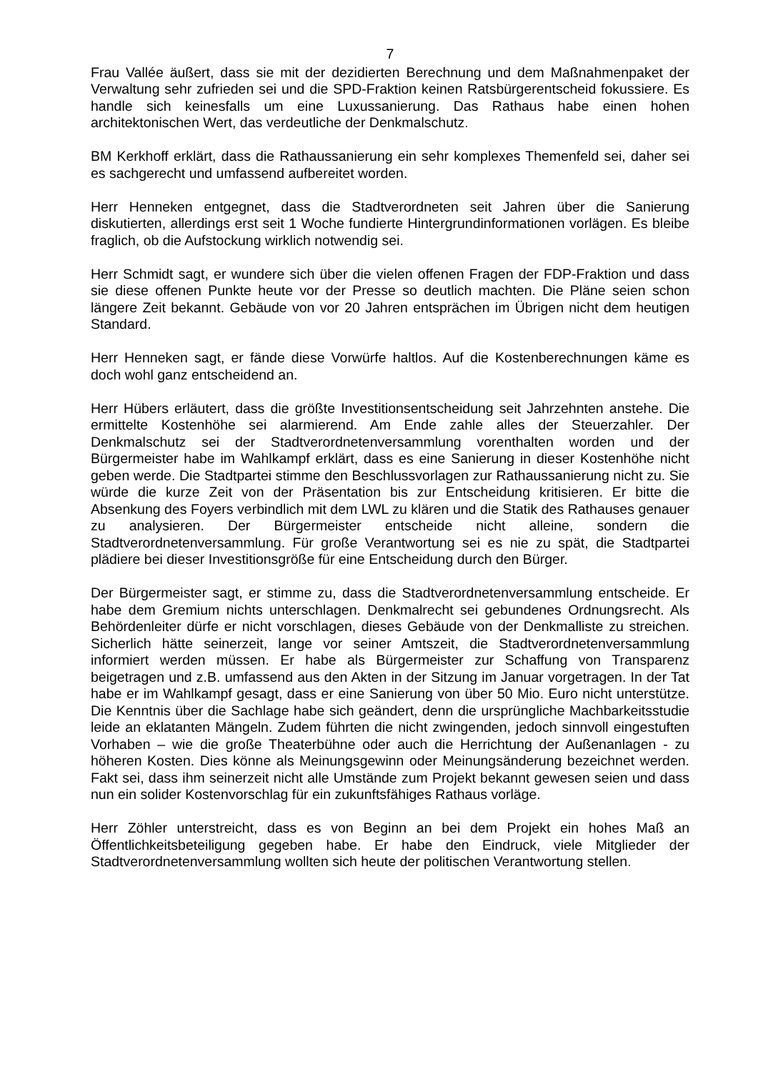7
Frau Vallée äußert, dass sie mit der dezidierten Berechnung und dem Maßnahmenpaket der Verwaltung sehr zufrieden sei und die SPD-Fraktion keinen Ratsbürgerentscheid fokussiere. Es handle sich keinesfalls um eine Luxussanierung. Das Rathaus habe einen hohen architektonischen Wert, das verdeutliche der Denkmalschutz.
BM Kerkhoff erklärt, dass die Rathaussanierung ein sehr komplexes Themenfeld sei, daher sei es sachgerecht und umfassend aufbereitet worden.
Herr Henneken entgegnet, dass die Stadtverordneten seit Jahren über die Sanierung diskutierten, allerdings erst seit 1 Woche fundierte Hintergrundinformationen vorlägen. Es bleibe fraglich, ob die Aufstockung wirklich notwendig sei.
Herr Schmidt sagt, er wundere sich über die vielen offenen Fragen der FDP-Fraktion und dass sie diese offenen Punkte heute vor der Presse so deutlich machten. Die Pläne seien schon längere Zeit bekannt. Gebäude von vor 20 Jahren entsprächen im Übrigen nicht dem heutigen Standard.
Herr Henneken sagt, er fände diese Vorwürfe haltlos. Auf die Kostenberechnungen käme es doch wohl ganz entscheidend an.
Herr Hübers erläutert, dass die größte Investitionsentscheidung seit Jahrzehnten anstehe. Die ermittelte Kostenhöhe sei alarmierend. Am Ende zahle alles der Steuerzahler. Der Denkmalschutz sei der Stadtverordnetenversammlung vorenthalten worden und der Bürgermeister habe im Wahlkampf erklärt, dass es eine Sanierung in dieser Kostenhöhe nicht geben werde. Die Stadtpartei stimme den Beschlussvorlagen zur Rathaussanierung nicht zu. Sie würde die kurze Zeit von der Präsentation bis zur Entscheidung kritisieren. Er bitte die Absenkung des Foyers verbindlich mit dem LWL zu klären und die Statik des Rathauses genauer zu analysieren. Der Bürgermeister entscheide nicht alleine, sondern die Stadtverordnetenversammlung. Für große Verantwortung sei es nie zu spät, die Stadtpartei plädiere bei dieser Investitionsgröße für eine Entscheidung durch den Bürger.
Der Bürgermeister sagt, er stimme zu, dass die Stadtverordnetenversammlung entscheide. Er habe dem Gremium nichts unterschlagen. Denkmalrecht sei gebundenes Ordnungsrecht. Als Behördenleiter dürfe er nicht vorschlagen, dieses Gebäude von der Denkmalliste zu streichen. Sicherlich hätte seinerzeit, lange vor seiner Amtszeit, die Stadtverordnetenversammlung informiert werden müssen. Er habe als Bürgermeister zur Schaffung von Transparenz beigetragen und z.B. umfassend aus den Akten in der Sitzung im Januar vorgetragen. In der Tat habe er im Wahlkampf gesagt, dass er eine Sanierung von über 50 Mio. Euro nicht unterstütze. Die Kenntnis über die Sachlage habe sich geändert, denn die ursprüngliche Machbarkeitsstudie leide an eklatanten Mängeln. Zudem führten die nicht zwingenden, jedoch sinnvoll eingestuften Vorhaben – wie die große Theaterbühne oder auch die Herrichtung der Außenanlagen - zu höheren Kosten. Dies könne als Meinungsgewinn oder Meinungsänderung bezeichnet werden. Fakt sei, dass ihm seinerzeit nicht alle Umstände zum Projekt bekannt gewesen seien und dass nun ein solider Kostenvorschlag für ein zukunftsfähiges Rathaus vorläge.
Herr Zöhler unterstreicht, dass es von Beginn an bei dem Projekt ein hohes Maß an Öffentlichkeitsbeteiligung gegeben habe. Er habe den Eindruck, viele Mitglieder der Stadtverordnetenversammlung wollten sich heute der politischen Verantwortung stellen.